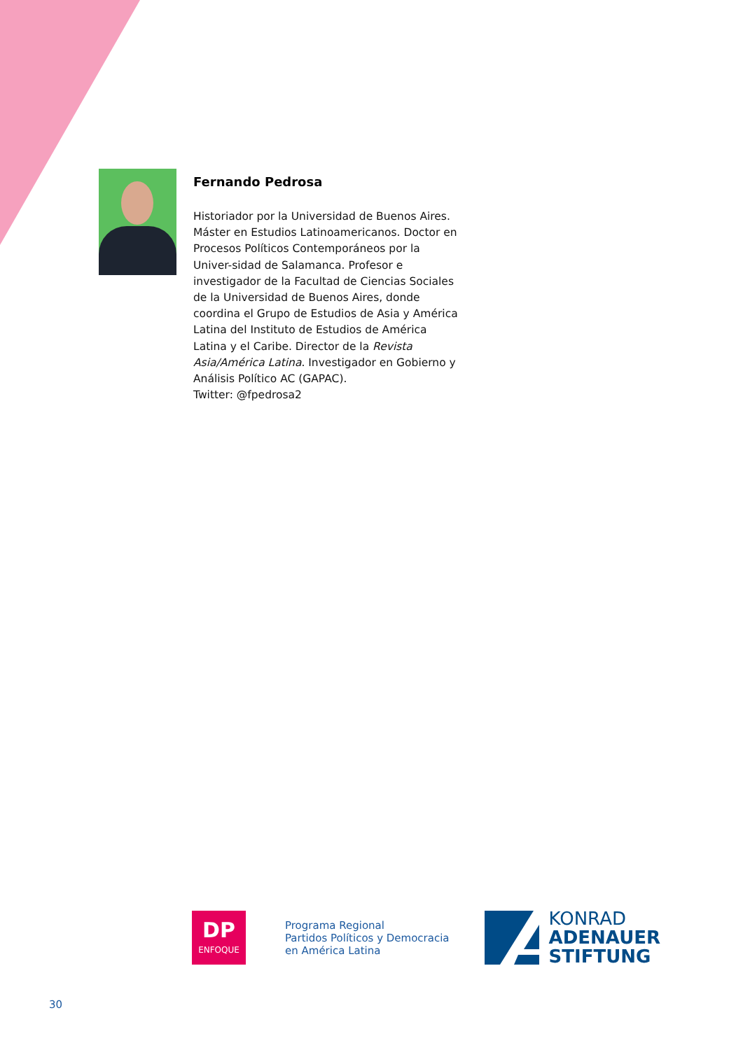Fernando Pedrosa
Historiador por la Universidad de Buenos Aires. Máster en Estudios Latinoamericanos. Doctor en Procesos Políticos Contemporáneos por la Univer-sidad de Salamanca. Profesor e investigador de la Facultad de Ciencias Sociales de la Universidad de Buenos Aires, donde coordina el Grupo de Estudios de Asia y América Latina del Instituto de Estudios de América Latina y el Caribe. Director de la Revista Asia/América Latina. Investigador en Gobierno y Análisis Político AC (GAPAC).
Twitter: @fpedrosa2
DP
ENFOQUE
Programa Regional
Partidos Políticos y Democracia
en América Latina
KONRAD
ADENAUER
STIFTUNG
30